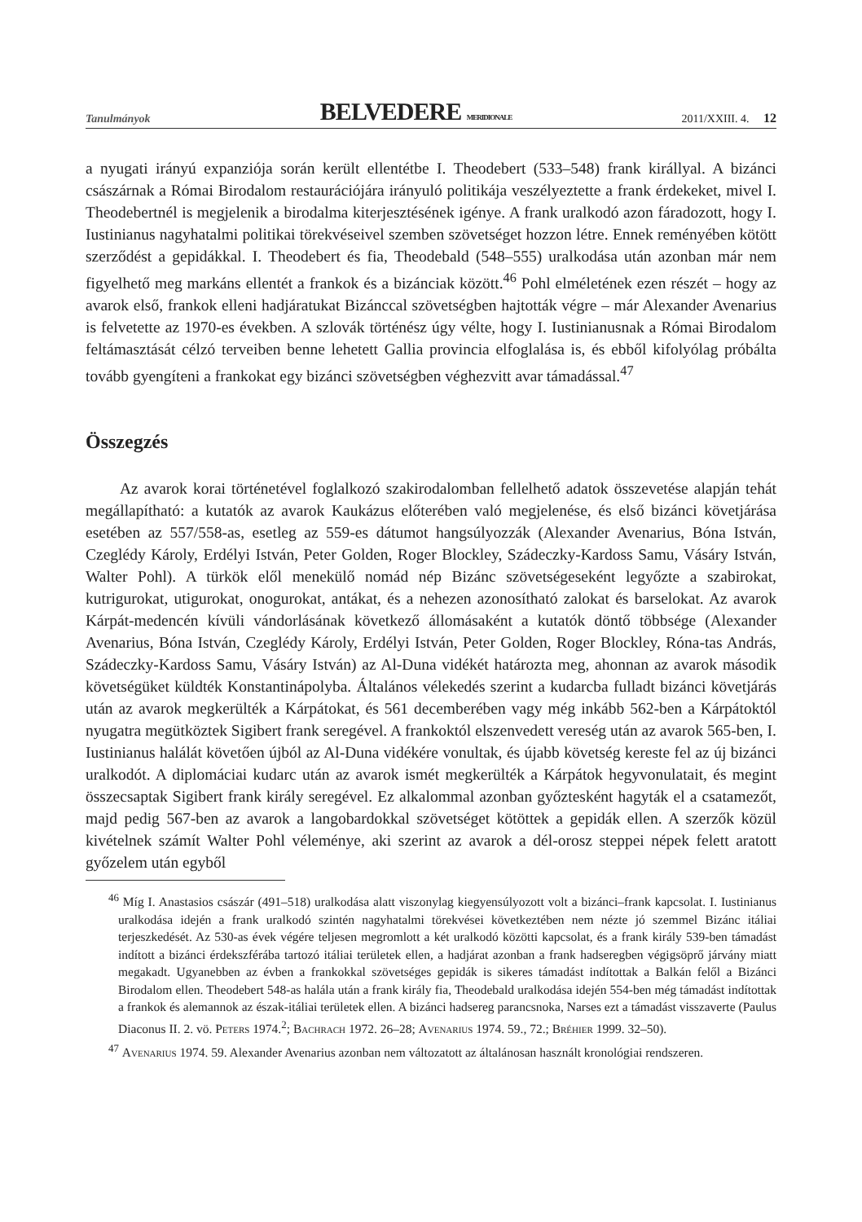Tanulmányok BELVEDERE MERIDIONALE 2011/XXIII. 4. 12
a nyugati irányú expanziója során került ellentétbe I. Theodebert (533–548) frank királlyal. A bizánci császárnak a Római Birodalom restaurációjára irányuló politikája veszélyeztette a frank érdekeket, mivel I. Theodebertnél is megjelenik a birodalma kiterjesztésének igénye. A frank uralkodó azon fáradozott, hogy I. Iustinianus nagyhatalmi politikai törekvéseivel szemben szövetséget hozzon létre. Ennek reményében kötött szerződést a gepidákkal. I. Theodebert és fia, Theodebald (548–555) uralkodása után azonban már nem figyelhető meg markáns ellentét a frankok és a bizánciak között.<sup>46</sup> Pohl elméletének ezen részét – hogy az avarok első, frankok elleni hadjáratukat Bizánccal szövetségben hajtották végre – már Alexander Avenarius is felvetette az 1970-es években. A szlovák történész úgy vélte, hogy I. Iustinianusnak a Római Birodalom feltámasztását célzó terveiben benne lehetett Gallia provincia elfoglalása is, és ebből kifolyólag próbálta tovább gyengíteni a frankokat egy bizánci szövetségben véghezvitt avar támadással.<sup>47</sup>
Összegzés
Az avarok korai történetével foglalkozó szakirodalomban fellelhető adatok összevetése alapján tehát megállapítható: a kutatók az avarok Kaukázus előterében való megjelenése, és első bizánci követjárása esetében az 557/558-as, esetleg az 559-es dátumot hangsúlyozzák (Alexander Avenarius, Bóna István, Czeglédy Károly, Erdélyi István, Peter Golden, Roger Blockley, Szádeczky-Kardoss Samu, Vásáry István, Walter Pohl). A türkök elől menekülő nomád nép Bizánc szövetségeseként legyőzte a szabirokat, kutrigurokat, utigurokat, onogurokat, antákat, és a nehezen azonosítható zalokat és barselokat. Az avarok Kárpát-medencén kívüli vándorlásának következő állomásaként a kutatók döntő többsége (Alexander Avenarius, Bóna István, Czeglédy Károly, Erdélyi István, Peter Golden, Roger Blockley, Róna-tas András, Szádeczky-Kardoss Samu, Vásáry István) az Al-Duna vidékét határozta meg, ahonnan az avarok második követségüket küldték Konstantinápolyba. Általános vélekedés szerint a kudarcba fulladt bizánci követjárás után az avarok megkerülték a Kárpátokat, és 561 decemberében vagy még inkább 562-ben a Kárpátoktól nyugatra megütköztek Sigibert frank seregével. A frankoktól elszenvedett vereség után az avarok 565-ben, I. Iustinianus halálát követően újból az Al-Duna vidékére vonultak, és újabb követség kereste fel az új bizánci uralkodót. A diplomáciai kudarc után az avarok ismét megkerülték a Kárpátok hegyvonulatait, és megint összecsaptak Sigibert frank király seregével. Ez alkalommal azonban győztesként hagyták el a csatamezőt, majd pedig 567-ben az avarok a langobardokkal szövetséget kötöttek a gepidák ellen. A szerzők közül kivételnek számít Walter Pohl véleménye, aki szerint az avarok a dél-orosz steppei népek felett aratott győzelem után egyből
<sup>46</sup> Míg I. Anastasios császár (491–518) uralkodása alatt viszonylag kiegyensúlyozott volt a bizánci–frank kapcsolat. I. Iustinianus uralkodása idején a frank uralkodó szintén nagyhatalmi törekvései következtében nem nézte jó szemmel Bizánc itáliai terjeszkedését. Az 530-as évek végére teljesen megromlott a két uralkodó közötti kapcsolat, és a frank király 539-ben támadást indított a bizánci érdekszférába tartozó itáliai területek ellen, a hadjárat azonban a frank hadseregben végigsöprő járvány miatt megakadt. Ugyanebben az évben a frankokkal szövetséges gepidák is sikeres támadást indítottak a Balkán felől a Bizánci Birodalom ellen. Theodebert 548-as halála után a frank király fia, Theodebald uralkodása idején 554-ben még támadást indítottak a frankok és alemannok az észak-itáliai területek ellen. A bizánci hadsereg parancsnoka, Narses ezt a támadást visszaverte (Paulus Diaconus II. 2. vö. Peters 1974.<sup>2</sup>; Bachrach 1972. 26–28; Avenarius 1974. 59., 72.; Bréhier 1999. 32–50).
<sup>47</sup> Avenarius 1974. 59. Alexander Avenarius azonban nem változatott az általánosan használt kronológiai rendszeren.